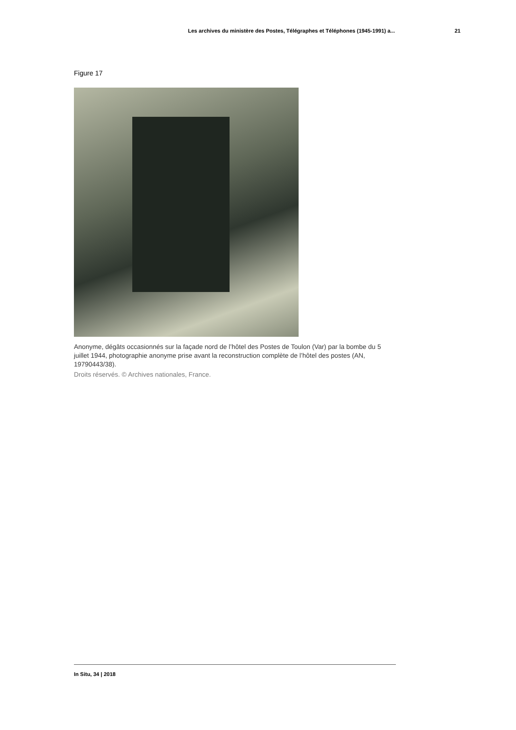Les archives du ministère des Postes, Télégraphes et Téléphones (1945-1991) a... 21
Figure 17
Anonyme, dégâts occasionnés sur la façade nord de l’hôtel des Postes de Toulon (Var) par la bombe du 5 juillet 1944, photographie anonyme prise avant la reconstruction complète de l’hôtel des postes (AN, 19790443/38).
Droits réservés. © Archives nationales, France.
In Situ, 34 | 2018